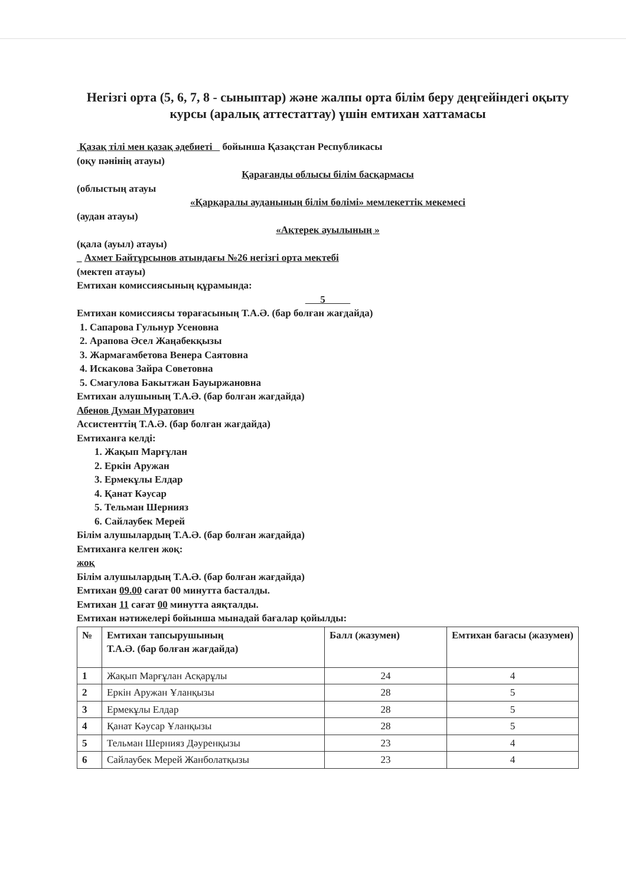Негізгі орта (5, 6, 7, 8 - сыныптар) және жалпы орта білім беру деңгейіндегі оқыту курсы (аралық аттестаттау) үшін емтихан хаттамасы
Қазақ тілі мен қазақ әдебиеті бойынша Қазақстан Республикасы
(оқу пәнінің атауы)
Қарағанды облысы білім басқармасы
(облыстың атауы
«Қарқаралы ауданының білім бөлімі» мемлекеттік мекемесі
(аудан атауы)
«Ақтерек ауылының »
(қала (ауыл) атауы)
_ Ахмет Байтұрсынов атындағы №26 негізгі орта мектебі
(мектеп атауы)
Емтихан комиссиясының құрамында:
5
Емтихан комиссиясы төрағасының Т.А.Ә. (бар болған жағдайда)
1. Сапарова Гульнур Усеновна
2. Арапова Әсел Жаңабекқызы
3. Жармағамбетова Венера Саятовна
4. Искакова Зайра Советовна
5. Смагулова Бакытжан Бауыржановна
Емтихан алушының Т.А.Ә. (бар болған жағдайда)
Абенов Думан Муратович
Ассистенттің Т.А.Ә. (бар болған жағдайда)
Емтиханға келді:
1. Жақып Марғұлан
2. Еркін Аружан
3. Ермекұлы Елдар
4. Қанат Кәусар
5. Тельман Шернияз
6. Сайлаубек Мерей
Білім алушылардың Т.А.Ә. (бар болған жағдайда)
Емтиханға келген жоқ:
жоқ
Білім алушылардың Т.А.Ә. (бар болған жағдайда)
Емтихан 09.00 сағат 00 минутта басталды.
Емтихан 11 сағат 00 минутта аяқталды.
Емтихан нәтижелері бойынша мынадай бағалар қойылды:
| № | Емтихан тапсырушының Т.А.Ә. (бар болған жағдайда) | Балл (жазумен) | Емтихан бағасы (жазумен) |
| --- | --- | --- | --- |
| 1 | Жақып Марғұлан Асқарұлы | 24 | 4 |
| 2 | Еркін Аружан Ұланқызы | 28 | 5 |
| 3 | Ермекұлы Елдар | 28 | 5 |
| 4 | Қанат Кәусар Ұланқызы | 28 | 5 |
| 5 | Тельман Шернияз Дәуренқызы | 23 | 4 |
| 6 | Сайлаубек Мерей Жанболатқызы | 23 | 4 |